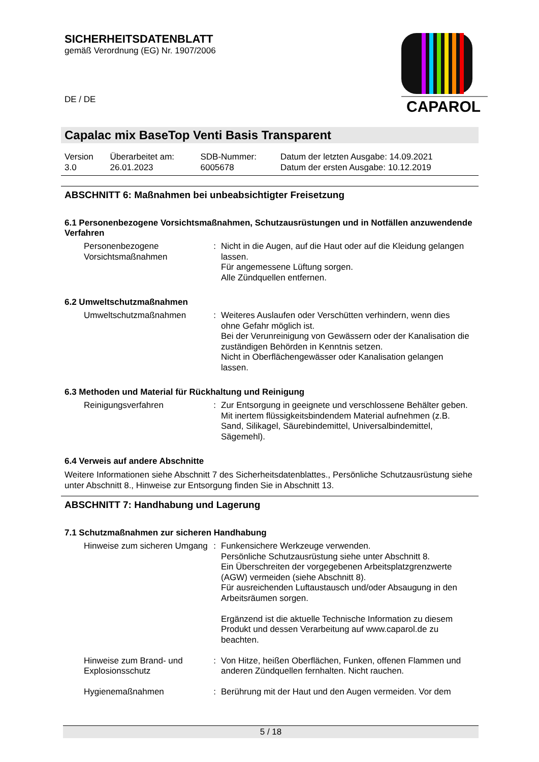SICHERHEITSDATENBLATT
gemäß Verordnung (EG) Nr. 1907/2006
CAPAROL
DE / DE
Capalac mix BaseTop Venti Basis Transparent
| Version 3.0 | Überarbeitet am: 26.01.2023 | SDB-Nummer: 6005678 | Datum der letzten Ausgabe: 14.09.2021 Datum der ersten Ausgabe: 10.12.2019 |
ABSCHNITT 6: Maßnahmen bei unbeabsichtigter Freisetzung
6.1 Personenbezogene Vorsichtsmaßnahmen, Schutzausrüstungen und in Notfällen anzuwendende Verfahren
| Personenbezogene Vorsichtsmaßnahmen | : | Nicht in die Augen, auf die Haut oder auf die Kleidung gelangen lassen. Für angemessene Lüftung sorgen. Alle Zündquellen entfernen. |
6.2 Umweltschutzmaßnahmen
| Umweltschutzmaßnahmen | : | Weiteres Auslaufen oder Verschütten verhindern, wenn dies ohne Gefahr möglich ist. Bei der Verunreinigung von Gewässern oder der Kanalisation die zuständigen Behörden in Kenntnis setzen. Nicht in Oberflächengewässer oder Kanalisation gelangen lassen. |
6.3 Methoden und Material für Rückhaltung und Reinigung
| Reinigungsverfahren | : | Zur Entsorgung in geeignete und verschlossene Behälter geben. Mit inertem flüssigkeitsbindendem Material aufnehmen (z.B. Sand, Silikagel, Säurebindemittel, Universalbindemittel, Sägemehl). |
6.4 Verweis auf andere Abschnitte
Weitere Informationen siehe Abschnitt 7 des Sicherheitsdatenblattes., Persönliche Schutzausrüstung siehe unter Abschnitt 8., Hinweise zur Entsorgung finden Sie in Abschnitt 13.
ABSCHNITT 7: Handhabung und Lagerung
7.1 Schutzmaßnahmen zur sicheren Handhabung
| Hinweise zum sicheren Umgang | : | Funkensichere Werkzeuge verwenden. Persönliche Schutzausrüstung siehe unter Abschnitt 8. Ein Überschreiten der vorgegebenen Arbeitsplatzgrenzwerte (AGW) vermeiden (siehe Abschnitt 8). Für ausreichenden Luftaustausch und/oder Absaugung in den Arbeitsräumen sorgen. Ergänzend ist die aktuelle Technische Information zu diesem Produkt und dessen Verarbeitung auf www.caparol.de zu beachten. |
| Hinweise zum Brand- und Explosionsschutz | : | Von Hitze, heißen Oberflächen, Funken, offenen Flammen und anderen Zündquellen fernhalten. Nicht rauchen. |
| Hygienemaßnahmen | : | Berührung mit der Haut und den Augen vermeiden. Vor dem |
5 / 18